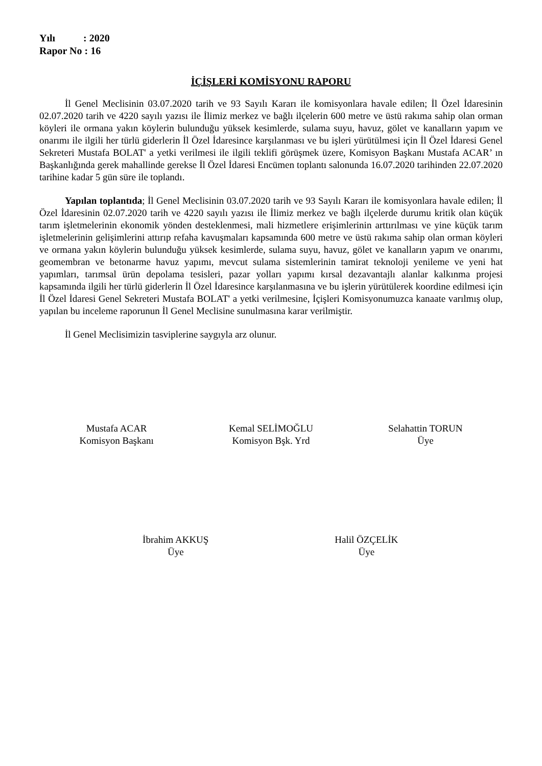Yılı : 2020
Rapor No : 16
İÇİŞLERİ KOMİSYONU RAPORU
İl Genel Meclisinin 03.07.2020 tarih ve 93 Sayılı Kararı ile komisyonlara havale edilen; İl Özel İdaresinin 02.07.2020 tarih ve 4220 sayılı yazısı ile İlimiz merkez ve bağlı ilçelerin 600 metre ve üstü rakıma sahip olan orman köyleri ile ormana yakın köylerin bulunduğu yüksek kesimlerde, sulama suyu, havuz, gölet ve kanalların yapım ve onarımı ile ilgili her türlü giderlerin İl Özel İdaresince karşılanması ve bu işleri yürütülmesi için İl Özel İdaresi Genel Sekreteri Mustafa BOLAT' a yetki verilmesi ile ilgili teklifi görüşmek üzere, Komisyon Başkanı Mustafa ACAR’ ın Başkanlığında gerek mahallinde gerekse İl Özel İdaresi Encümen toplantı salonunda 16.07.2020 tarihinden 22.07.2020 tarihine kadar 5 gün süre ile toplandı.
Yapılan toplantıda; İl Genel Meclisinin 03.07.2020 tarih ve 93 Sayılı Kararı ile komisyonlara havale edilen; İl Özel İdaresinin 02.07.2020 tarih ve 4220 sayılı yazısı ile İlimiz merkez ve bağlı ilçelerde durumu kritik olan küçük tarım işletmelerinin ekonomik yönden desteklenmesi, mali hizmetlere erişimlerinin arttırılması ve yine küçük tarım işletmelerinin gelişimlerini attırıp refaha kavuşmaları kapsamında 600 metre ve üstü rakıma sahip olan orman köyleri ve ormana yakın köylerin bulunduğu yüksek kesimlerde, sulama suyu, havuz, gölet ve kanalların yapım ve onarımı, geomembran ve betonarme havuz yapımı, mevcut sulama sistemlerinin tamirat teknoloji yenileme ve yeni hat yapımları, tarımsal ürün depolama tesisleri, pazar yolları yapımı kırsal dezavantajlı alanlar kalkınma projesi kapsamında ilgili her türlü giderlerin İl Özel İdaresince karşılanmasına ve bu işlerin yürütülerek koordine edilmesi için İl Özel İdaresi Genel Sekreteri Mustafa BOLAT' a yetki verilmesine, İçişleri Komisyonumuzca kanaate varılmış olup, yapılan bu inceleme raporunun İl Genel Meclisine sunulmasına karar verilmiştir.
İl Genel Meclisimizin tasviplerine saygıyla arz olunur.
Mustafa ACAR
Komisyon Başkanı
Kemal SELİMOĞLU
Komisyon Bşk. Yrd
Selahattin TORUN
Üye
İbrahim AKKUŞ
Üye
Halil ÖZÇELİK
Üye